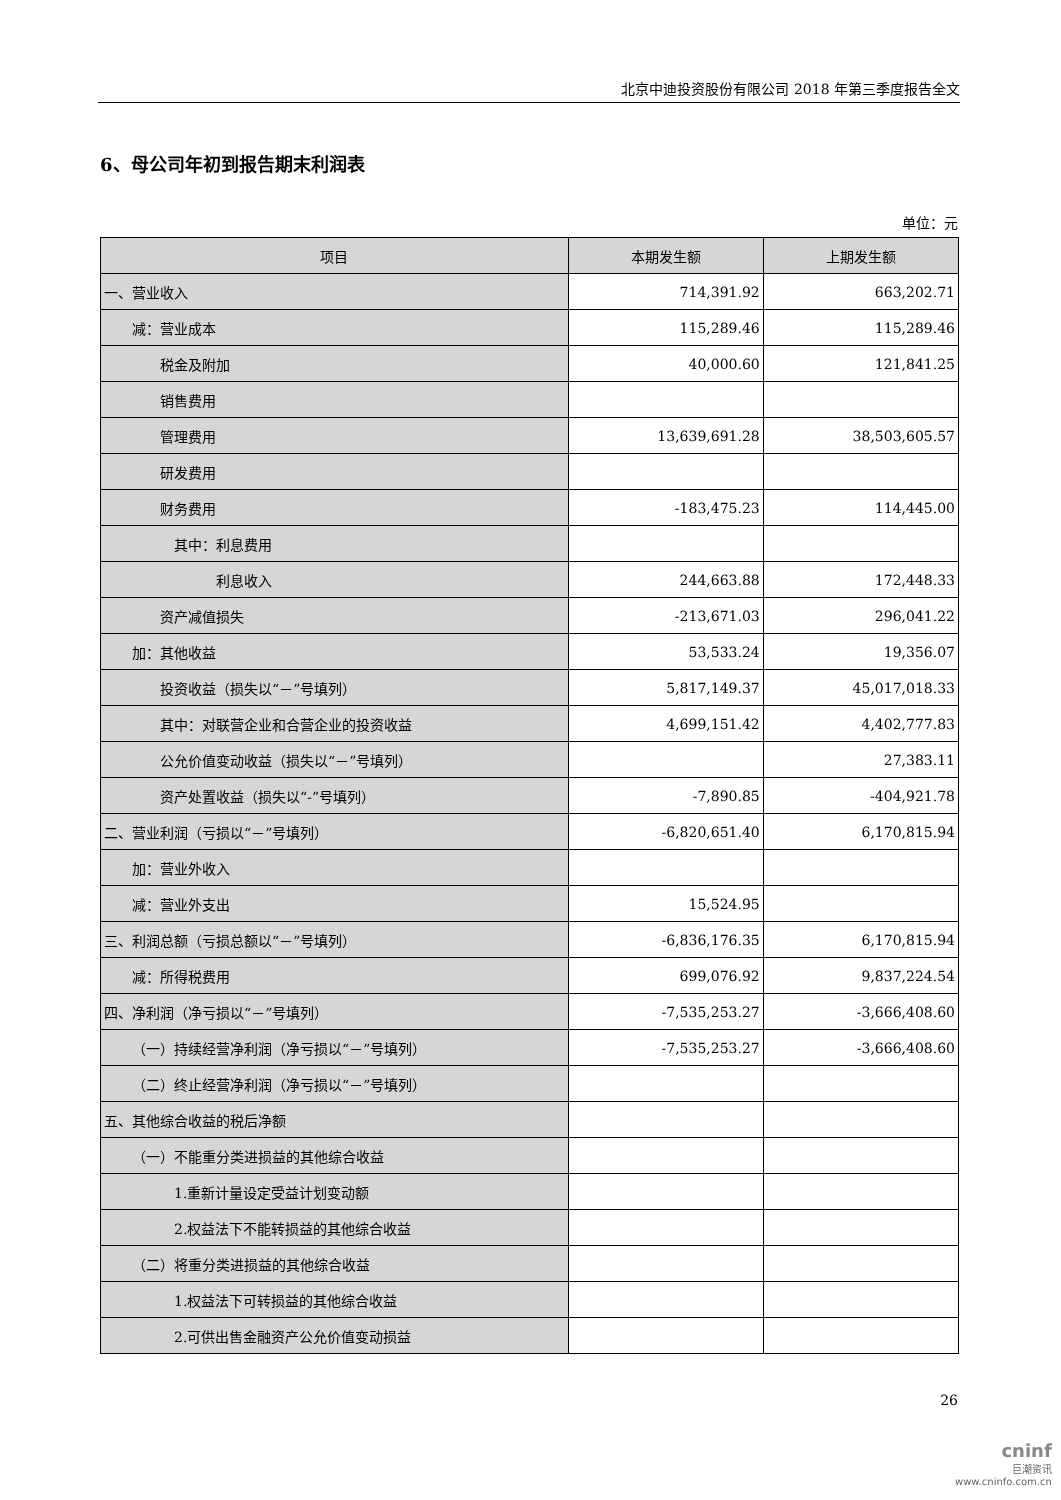北京中迪投资股份有限公司 2018 年第三季度报告全文
6、母公司年初到报告期末利润表
单位：元
| 项目 | 本期发生额 | 上期发生额 |
| --- | --- | --- |
| 一、营业收入 | 714,391.92 | 663,202.71 |
| 减：营业成本 | 115,289.46 | 115,289.46 |
| 税金及附加 | 40,000.60 | 121,841.25 |
| 销售费用 | | |
| 管理费用 | 13,639,691.28 | 38,503,605.57 |
| 研发费用 | | |
| 财务费用 | -183,475.23 | 114,445.00 |
| 其中：利息费用 | | |
| 利息收入 | 244,663.88 | 172,448.33 |
| 资产减值损失 | -213,671.03 | 296,041.22 |
| 加：其他收益 | 53,533.24 | 19,356.07 |
| 投资收益（损失以“－”号填列） | 5,817,149.37 | 45,017,018.33 |
| 其中：对联营企业和合营企业的投资收益 | 4,699,151.42 | 4,402,777.83 |
| 公允价值变动收益（损失以“－”号填列） | | 27,383.11 |
| 资产处置收益（损失以“-”号填列） | -7,890.85 | -404,921.78 |
| 二、营业利润（亏损以“－”号填列） | -6,820,651.40 | 6,170,815.94 |
| 加：营业外收入 | | |
| 减：营业外支出 | 15,524.95 | |
| 三、利润总额（亏损总额以“－”号填列） | -6,836,176.35 | 6,170,815.94 |
| 减：所得税费用 | 699,076.92 | 9,837,224.54 |
| 四、净利润（净亏损以“－”号填列） | -7,535,253.27 | -3,666,408.60 |
| （一）持续经营净利润（净亏损以“－”号填列） | -7,535,253.27 | -3,666,408.60 |
| （二）终止经营净利润（净亏损以“－”号填列） | | |
| 五、其他综合收益的税后净额 | | |
| （一）不能重分类进损益的其他综合收益 | | |
| 1.重新计量设定受益计划变动额 | | |
| 2.权益法下不能转损益的其他综合收益 | | |
| （二）将重分类进损益的其他综合收益 | | |
| 1.权益法下可转损益的其他综合收益 | | |
| 2.可供出售金融资产公允价值变动损益 | | |
26
cninf
巨潮资讯
www.cninfo.com.cn